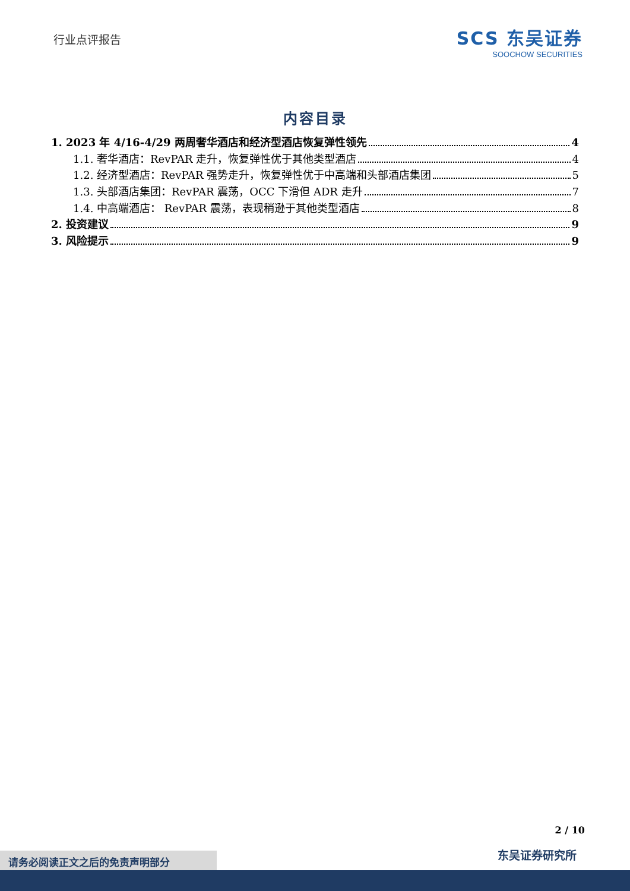行业点评报告
SCS 东吴证券
SOOCHOW SECURITIES
内容目录
1. 2023 年 4/16-4/29 两周奢华酒店和经济型酒店恢复弹性领先 4
1.1. 奢华酒店：RevPAR 走升，恢复弹性优于其他类型酒店 4
1.2. 经济型酒店：RevPAR 强势走升，恢复弹性优于中高端和头部酒店集团 5
1.3. 头部酒店集团：RevPAR 震荡，OCC 下滑但 ADR 走升 7
1.4. 中高端酒店： RevPAR 震荡，表现稍逊于其他类型酒店 8
2. 投资建议 9
3. 风险提示 9
2 / 10
东吴证券研究所 请务必阅读正文之后的免责声明部分